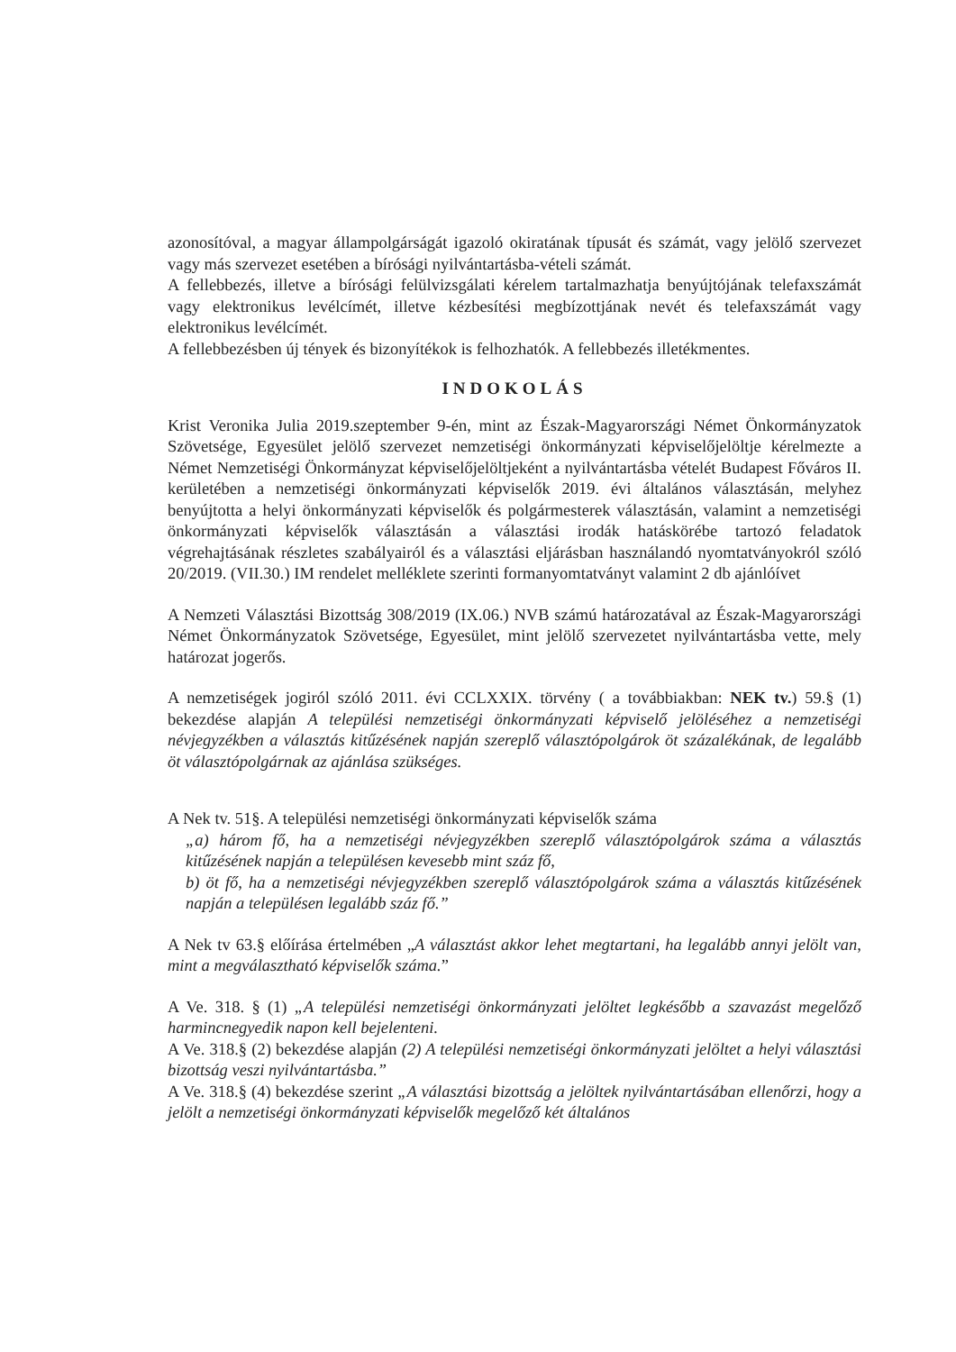azonosítóval, a magyar állampolgárságát igazoló okiratának típusát és számát, vagy jelölő szervezet vagy más szervezet esetében a bírósági nyilvántartásba-vételi számát.
A fellebbezés, illetve a bírósági felülvizsgálati kérelem tartalmazhatja benyújtójának telefaxszámát vagy elektronikus levélcímét, illetve kézbesítési megbízottjának nevét és telefaxszámát vagy elektronikus levélcímét.
A fellebbezésben új tények és bizonyítékok is felhozhatók. A fellebbezés illetékmentes.
INDOKOLÁS
Krist Veronika Julia 2019.szeptember 9-én, mint az Észak-Magyarországi Német Önkormányzatok Szövetsége, Egyesület jelölő szervezet nemzetiségi önkormányzati képviselőjelöltje kérelmezte a Német Nemzetiségi Önkormányzat képviselőjelöltjeként a nyilvántartásba vételét Budapest Főváros II. kerületében a nemzetiségi önkormányzati képviselők 2019. évi általános választásán, melyhez benyújtotta a helyi önkormányzati képviselők és polgármesterek választásán, valamint a nemzetiségi önkormányzati képviselők választásán a választási irodák hatáskörébe tartozó feladatok végrehajtásának részletes szabályairól és a választási eljárásban használandó nyomtatványokról szóló 20/2019. (VII.30.) IM rendelet melléklete szerinti formanyomtatványt valamint 2 db ajánlóívet
A Nemzeti Választási Bizottság 308/2019 (IX.06.) NVB számú határozatával az Észak-Magyarországi Német Önkormányzatok Szövetsége, Egyesület, mint jelölő szervezetet nyilvántartásba vette, mely határozat jogerős.
A nemzetiségek jogiról szóló 2011. évi CCLXXIX. törvény ( a továbbiakban: NEK tv.) 59.§ (1) bekezdése alapján A települési nemzetiségi önkormányzati képviselő jelöléséhez a nemzetiségi névjegyzékben a választás kitűzésének napján szereplő választópolgárok öt százalékának, de legalább öt választópolgárnak az ajánlása szükséges.
A Nek tv. 51§. A települési nemzetiségi önkormányzati képviselők száma
„a) három fő, ha a nemzetiségi névjegyzékben szereplő választópolgárok száma a választás kitűzésének napján a településen kevesebb mint száz fő,
b) öt fő, ha a nemzetiségi névjegyzékben szereplő választópolgárok száma a választás kitűzésének napján a településen legalább száz fő.”
A Nek tv 63.§ előírása értelmében „A választást akkor lehet megtartani, ha legalább annyi jelölt van, mint a megválasztható képviselők száma.”
A Ve. 318. § (1) „A települési nemzetiségi önkormányzati jelöltet legkésőbb a szavazást megelőző harmincnegyedik napon kell bejelenteni.
A Ve. 318.§ (2) bekezdése alapján (2) A települési nemzetiségi önkormányzati jelöltet a helyi választási bizottság veszi nyilvántartásba.”
A Ve. 318.§ (4) bekezdése szerint „A választási bizottság a jelöltek nyilvántartásában ellenőrzi, hogy a jelölt a nemzetiségi önkormányzati képviselők megelőző két általános